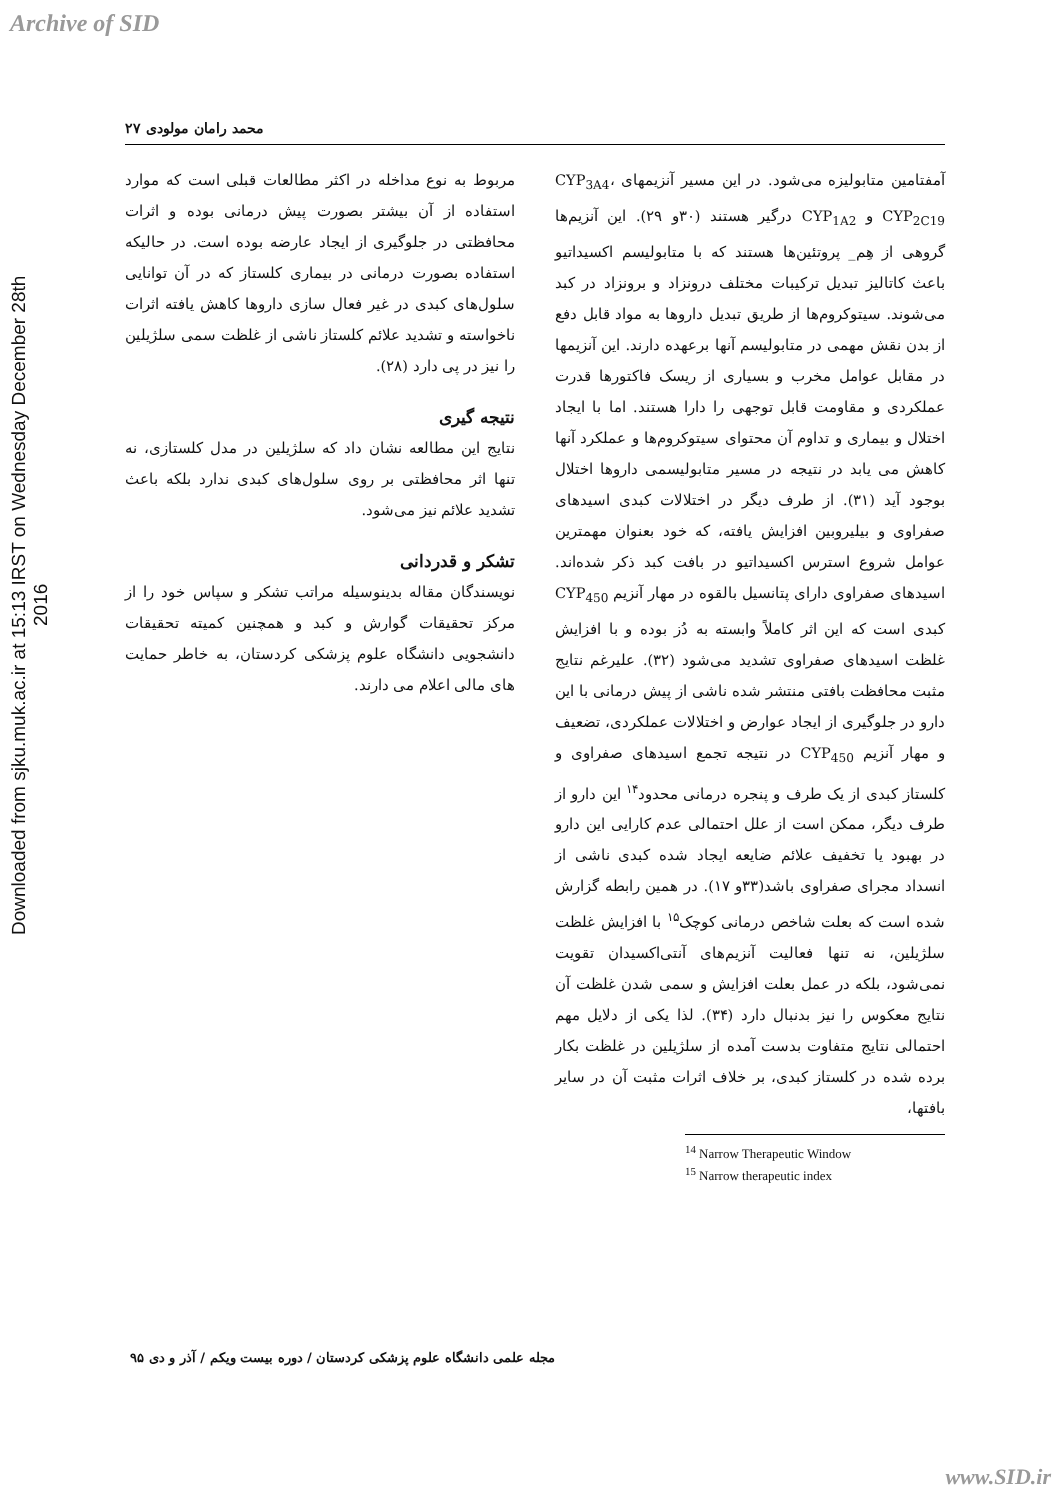Archive of SID
Downloaded from sjku.muk.ac.ir at 15:13 IRST on Wednesday December 28th 2016
محمد رامان مولودی ۲۷
آمفتامین متابولیزه می‌شود. در این مسیر آنزیمهای CYP<sub>3A4</sub>، CYP<sub>2C19</sub> و CYP<sub>1A2</sub> درگیر هستند (۳۰و ۲۹). این آنزیم‌ها گروهی از هِم_ پروتئین‌ها هستند که با متابولیسم اکسیداتیو باعث کاتالیز تبدیل ترکیبات مختلف درونزاد و برونزاد در کبد می‌شوند. سیتوکروم‌ها از طریق تبدیل داروها به مواد قابل دفع از بدن نقش مهمی در متابولیسم آنها برعهده دارند. این آنزیمها در مقابل عوامل مخرب و بسیاری از ریسک فاکتورها قدرت عملکردی و مقاومت قابل توجهی را دارا هستند. اما با ایجاد اختلال و بیماری و تداوم آن محتوای سیتوکروم‌ها و عملکرد آنها کاهش می یابد در نتیجه در مسیر متابولیسمی داروها اختلال بوجود آید (۳۱). از طرف دیگر در اختلالات کبدی اسیدهای صفراوی و بیلیروبین افزایش یافته، که خود بعنوان مهمترین عوامل شروع استرس اکسیداتیو در بافت کبد ذکر شده‌اند. اسیدهای صفراوی دارای پتانسیل بالقوه در مهار آنزیم CYP<sub>450</sub> کبدی است که این اثر کاملاً وابسته به دُز بوده و با افزایش غلظت اسیدهای صفراوی تشدید می‌شود (۳۲). علیرغم نتایج مثبت محافظت بافتی منتشر شده ناشی از پیش درمانی با این دارو در جلوگیری از ایجاد عوارض و اختلالات عملکردی، تضعیف و مهار آنزیم CYP<sub>450</sub> در نتیجه تجمع اسیدهای صفراوی و کلستاز کبدی از یک طرف و پنجره درمانی محدود<sup>۱۴</sup> این دارو از طرف دیگر، ممکن است از علل احتمالی عدم کارایی این دارو در بهبود یا تخفیف علائم ضایعه ایجاد شده کبدی ناشی از انسداد مجرای صفراوی باشد(۳۳و ۱۷). در همین رابطه گزارش شده است که بعلت شاخص درمانی کوچک<sup>۱۵</sup> با افزایش غلظت سلژیلین، نه تنها فعالیت آنزیم‌های آنتی‌اکسیدان تقویت نمی‌شود، بلکه در عمل بعلت افزایش و سمی شدن غلظت آن نتایج معکوس را نیز بدنبال دارد (۳۴). لذا یکی از دلایل مهم احتمالی نتایج متفاوت بدست آمده از سلژیلین در غلظت بکار برده شده در کلستاز کبدی، بر خلاف اثرات مثبت آن در سایر بافتها،
<sup>14</sup> Narrow Therapeutic Window
<sup>15</sup> Narrow therapeutic index
مربوط به نوع مداخله در اکثر مطالعات قبلی است که موارد استفاده از آن بیشتر بصورت پیش درمانی بوده و اثرات محافظتی در جلوگیری از ایجاد عارضه بوده است. در حالیکه استفاده بصورت درمانی در بیماری کلستاز که در آن توانایی سلول‌های کبدی در غیر فعال سازی داروها کاهش یافته اثرات ناخواسته و تشدید علائم کلستاز ناشی از غلظت سمی سلژیلین را نیز در پی دارد (۲۸).
نتیجه گیری
نتایج این مطالعه نشان داد که سلژیلین در مدل کلستازی، نه تنها اثر محافظتی بر روی سلول‌های کبدی ندارد بلکه باعث تشدید علائم نیز می‌شود.
تشکر و قدردانی
نویسندگان مقاله بدینوسیله مراتب تشکر و سپاس خود را از مرکز تحقیقات گوارش و کبد و همچنین کمیته تحقیقات دانشجویی دانشگاه علوم پزشکی کردستان، به خاطر حمایت های مالی اعلام می دارند.
مجله علمی دانشگاه علوم پزشکی کردستان / دوره بیست ویکم / آذر و دی ۹۵
www.SID.ir